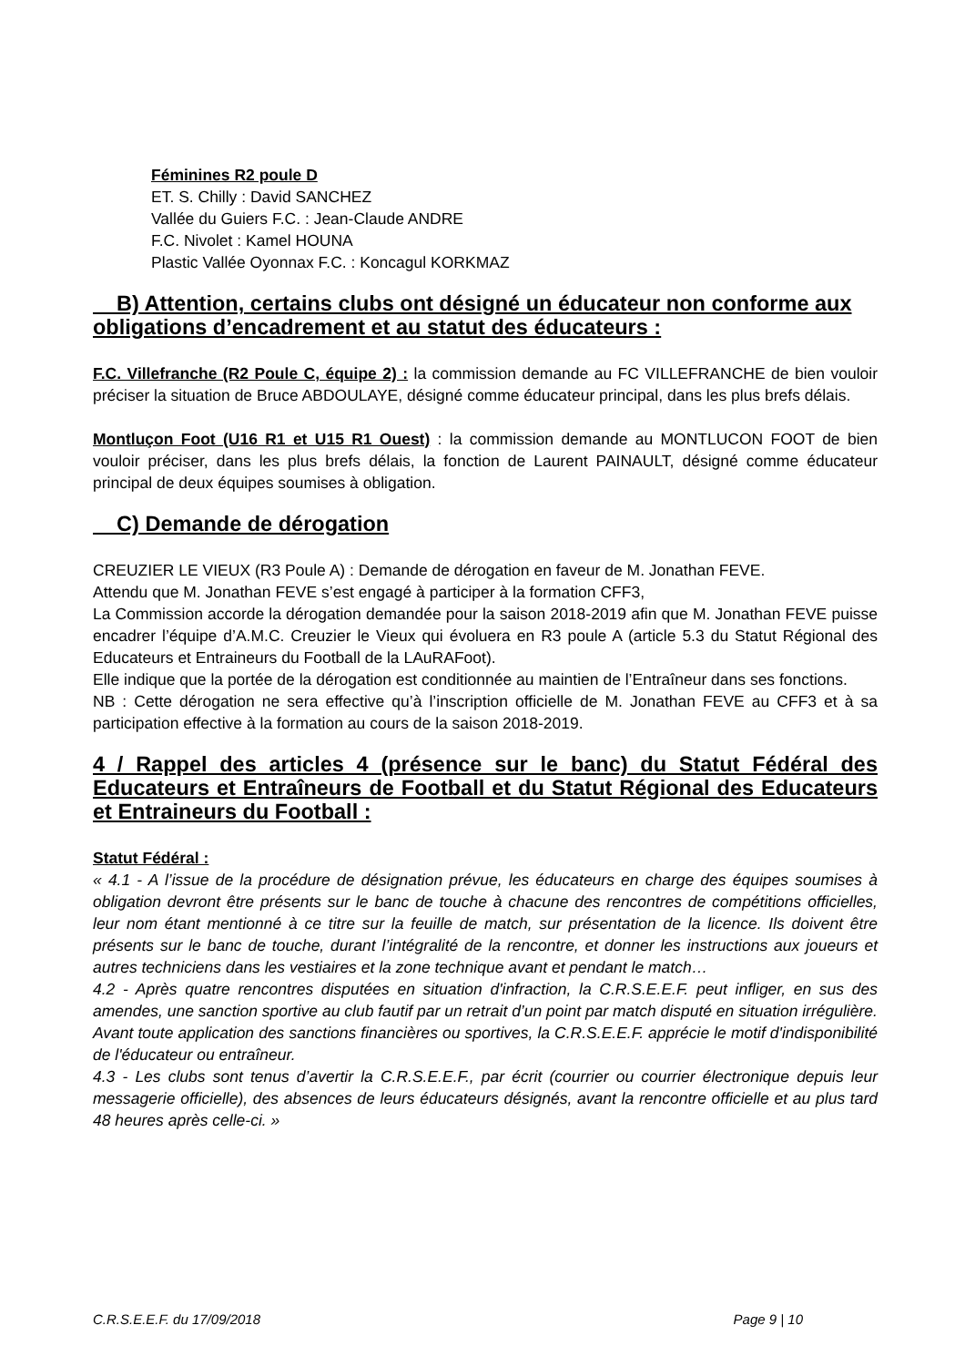Féminines R2 poule D
ET. S. Chilly : David SANCHEZ
Vallée du Guiers F.C. : Jean-Claude ANDRE
F.C. Nivolet : Kamel HOUNA
Plastic Vallée Oyonnax F.C. : Koncagul KORKMAZ
B) Attention, certains clubs ont désigné un éducateur non conforme aux obligations d’encadrement et au statut des éducateurs :
F.C. Villefranche (R2 Poule C, équipe 2) : la commission demande au FC VILLEFRANCHE de bien vouloir préciser la situation de Bruce ABDOULAYE, désigné comme éducateur principal, dans les plus brefs délais.
Montluçon Foot (U16 R1 et U15 R1 Ouest) : la commission demande au MONTLUCON FOOT de bien vouloir préciser, dans les plus brefs délais, la fonction de Laurent PAINAULT, désigné comme éducateur principal de deux équipes soumises à obligation.
C) Demande de dérogation
CREUZIER LE VIEUX (R3 Poule A) : Demande de dérogation en faveur de M. Jonathan FEVE.
Attendu que M. Jonathan FEVE s’est engagé à participer à la formation CFF3,
La Commission accorde la dérogation demandée pour la saison 2018-2019 afin que M. Jonathan FEVE puisse encadrer l’équipe d’A.M.C. Creuzier le Vieux qui évoluera en R3 poule A (article 5.3 du Statut Régional des Educateurs et Entraineurs du Football de la LAuRAFoot).
Elle indique que la portée de la dérogation est conditionnée au maintien de l’Entraîneur dans ses fonctions.
NB : Cette dérogation ne sera effective qu’à l’inscription officielle de M. Jonathan FEVE au CFF3 et à sa participation effective à la formation au cours de la saison 2018-2019.
4 / Rappel des articles 4 (présence sur le banc) du Statut Fédéral des Educateurs et Entraîneurs de Football et du Statut Régional des Educateurs et Entraineurs du Football :
Statut Fédéral :
« 4.1 - A l’issue de la procédure de désignation prévue, les éducateurs en charge des équipes soumises à obligation devront être présents sur le banc de touche à chacune des rencontres de compétitions officielles, leur nom étant mentionné à ce titre sur la feuille de match, sur présentation de la licence. Ils doivent être présents sur le banc de touche, durant l’intégralité de la rencontre, et donner les instructions aux joueurs et autres techniciens dans les vestiaires et la zone technique avant et pendant le match…
4.2 - Après quatre rencontres disputées en situation d'infraction, la C.R.S.E.E.F. peut infliger, en sus des amendes, une sanction sportive au club fautif par un retrait d’un point par match disputé en situation irrégulière.
Avant toute application des sanctions financières ou sportives, la C.R.S.E.E.F. apprécie le motif d'indisponibilité de l'éducateur ou entraîneur.
4.3 - Les clubs sont tenus d’avertir la C.R.S.E.E.F., par écrit (courrier ou courrier électronique depuis leur messagerie officielle), des absences de leurs éducateurs désignés, avant la rencontre officielle et au plus tard 48 heures après celle-ci. »
C.R.S.E.E.F. du 17/09/2018 Page 9 | 10